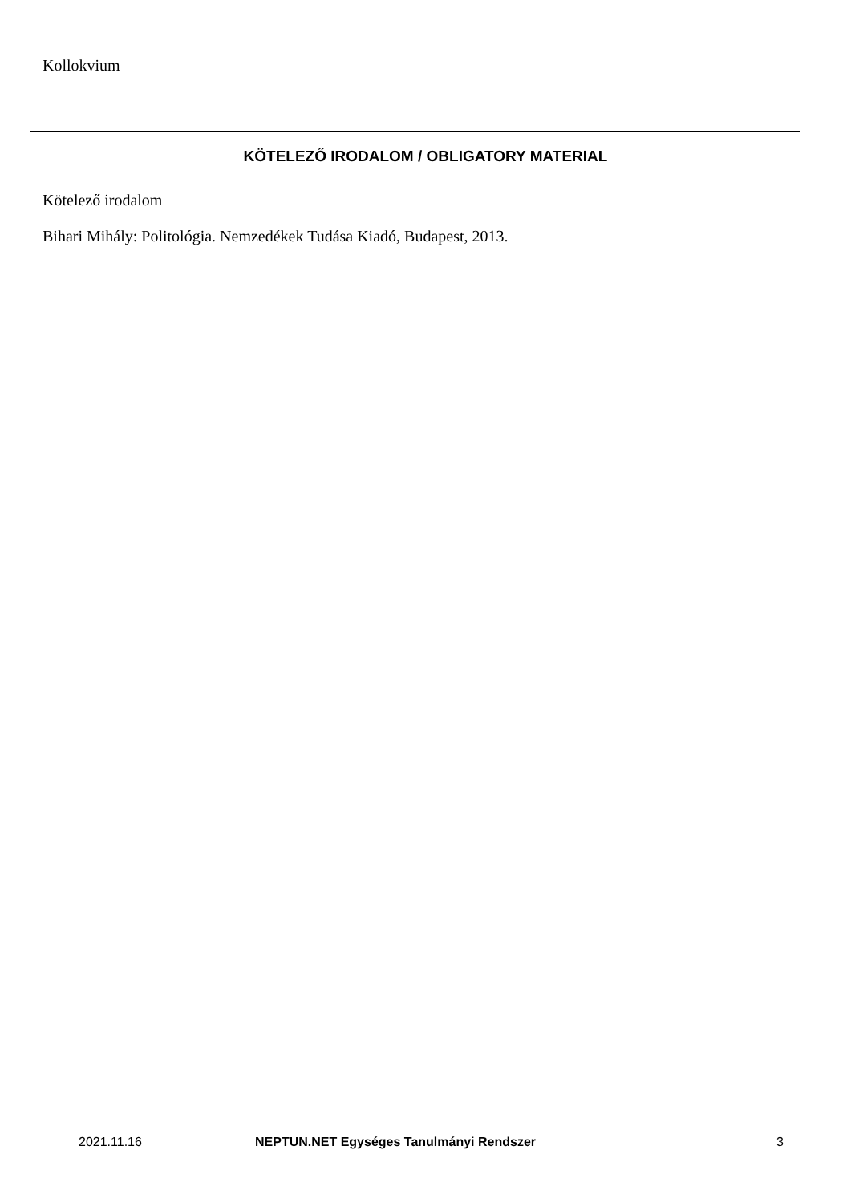Kollokvium
KÖTELEZŐ IRODALOM / OBLIGATORY MATERIAL
Kötelező irodalom
Bihari Mihály: Politológia. Nemzedékek Tudása Kiadó, Budapest, 2013.
2021.11.16 NEPTUN.NET Egységes Tanulmányi Rendszer 3